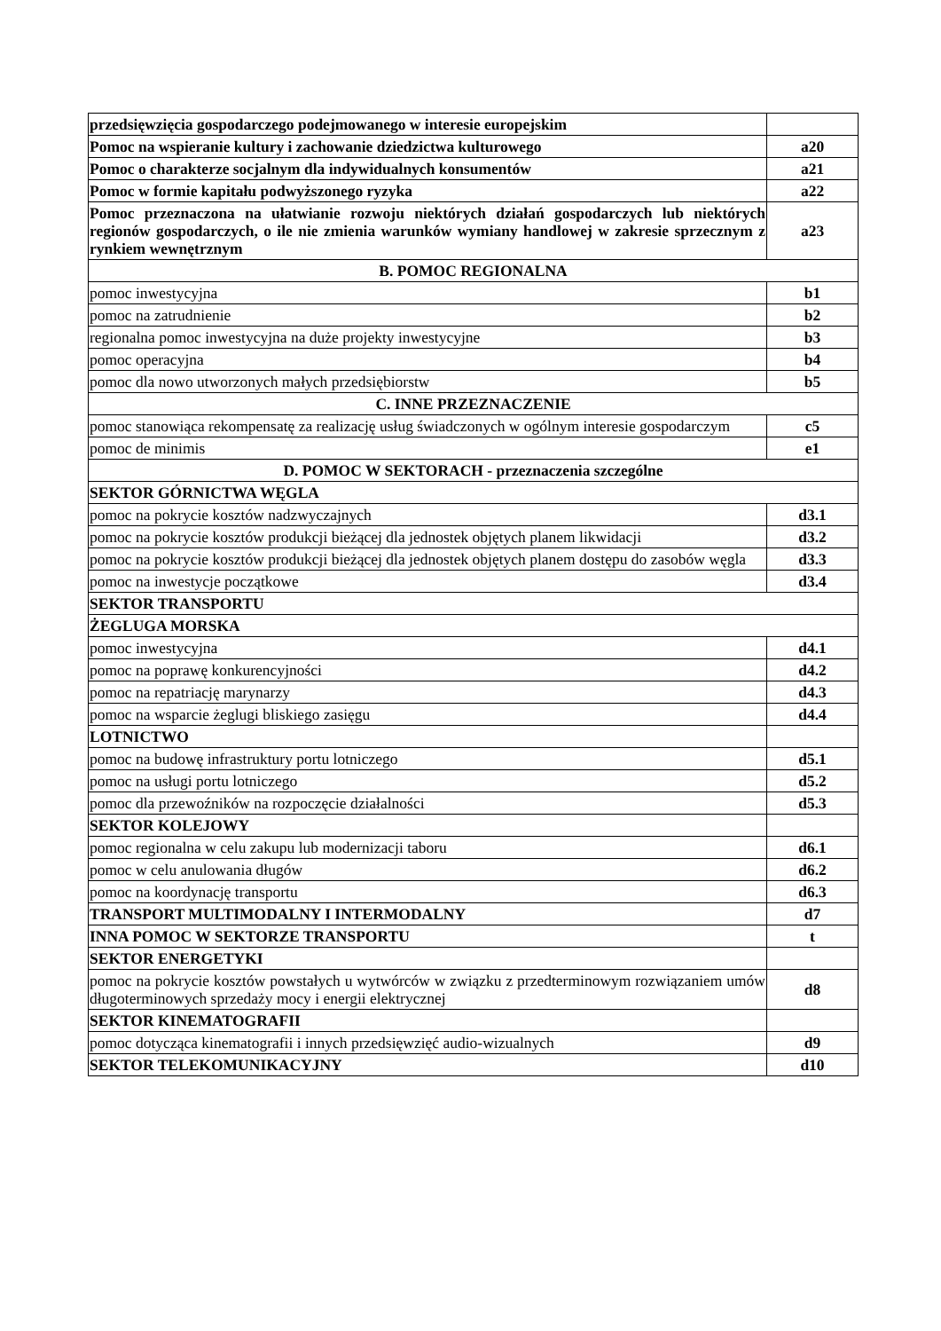| przedsięwzięcia gospodarczego podejmowanego w interesie europejskim | |
| Pomoc na wspieranie kultury i zachowanie dziedzictwa kulturowego | a20 |
| Pomoc o charakterze socjalnym dla indywidualnych konsumentów | a21 |
| Pomoc w formie kapitału podwyższonego ryzyka | a22 |
| Pomoc przeznaczona na ułatwianie rozwoju niektórych działań gospodarczych lub niektórych regionów gospodarczych, o ile nie zmienia warunków wymiany handlowej w zakresie sprzecznym z rynkiem wewnętrznym | a23 |
| B. POMOC REGIONALNA | |
| pomoc inwestycyjna | b1 |
| pomoc na zatrudnienie | b2 |
| regionalna pomoc inwestycyjna na duże projekty inwestycyjne | b3 |
| pomoc operacyjna | b4 |
| pomoc dla nowo utworzonych małych przedsiębiorstw | b5 |
| C. INNE PRZEZNACZENIE | |
| pomoc stanowiąca rekompensatę za realizację usług świadczonych w ogólnym interesie gospodarczym | c5 |
| pomoc de minimis | e1 |
| D. POMOC W SEKTORACH - przeznaczenia szczególne | |
| SEKTOR GÓRNICTWA WĘGLA | |
| pomoc na pokrycie kosztów nadzwyczajnych | d3.1 |
| pomoc na pokrycie kosztów produkcji bieżącej dla jednostek objętych planem likwidacji | d3.2 |
| pomoc na pokrycie kosztów produkcji bieżącej dla jednostek objętych planem dostępu do zasobów węgla | d3.3 |
| pomoc na inwestycje początkowe | d3.4 |
| SEKTOR TRANSPORTU | |
| ŻEGLUGA MORSKA | |
| pomoc inwestycyjna | d4.1 |
| pomoc na poprawę konkurencyjności | d4.2 |
| pomoc na repatriację marynarzy | d4.3 |
| pomoc na wsparcie żeglugi bliskiego zasięgu | d4.4 |
| LOTNICTWO | |
| pomoc na budowę infrastruktury portu lotniczego | d5.1 |
| pomoc na usługi portu lotniczego | d5.2 |
| pomoc dla przewoźników na rozpoczęcie działalności | d5.3 |
| SEKTOR KOLEJOWY | |
| pomoc regionalna w celu zakupu lub modernizacji taboru | d6.1 |
| pomoc w celu anulowania długów | d6.2 |
| pomoc na koordynację transportu | d6.3 |
| TRANSPORT MULTIMODALNY I INTERMODALNY | d7 |
| INNA POMOC W SEKTORZE TRANSPORTU | t |
| SEKTOR ENERGETYKI | |
| pomoc na pokrycie kosztów powstałych u wytwórców w związku z przedterminowym rozwiązaniem umów długoterminowych sprzedaży mocy i energii elektrycznej | d8 |
| SEKTOR KINEMATOGRAFII | |
| pomoc dotycząca kinematografii i innych przedsięwzięć audio-wizualnych | d9 |
| SEKTOR TELEKOMUNIKACYJNY | d10 |